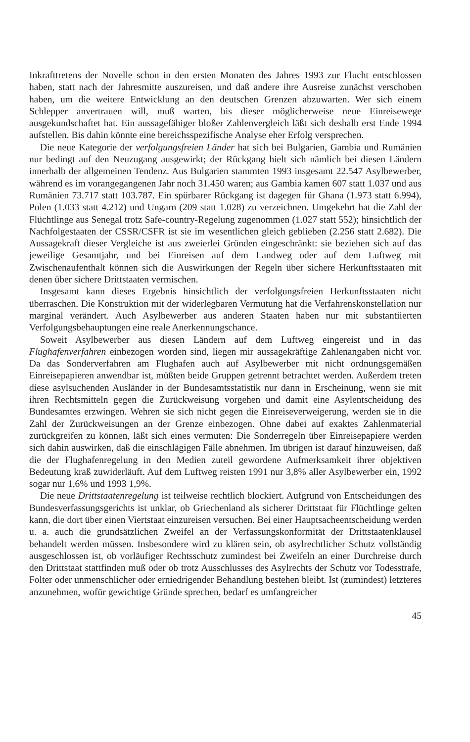Inkrafttretens der Novelle schon in den ersten Monaten des Jahres 1993 zur Flucht entschlossen haben, statt nach der Jahresmitte auszureisen, und daß andere ihre Ausreise zunächst verschoben haben, um die weitere Entwicklung an den deutschen Grenzen abzuwarten. Wer sich einem Schlepper anvertrauen will, muß warten, bis dieser möglicherweise neue Einreisewege ausgekundschaftet hat. Ein aussagefähiger bloßer Zahlenvergleich läßt sich deshalb erst Ende 1994 aufstellen. Bis dahin könnte eine bereichsspezifische Analyse eher Erfolg versprechen.
Die neue Kategorie der verfolgungsfreien Länder hat sich bei Bulgarien, Gambia und Rumänien nur bedingt auf den Neuzugang ausgewirkt; der Rückgang hielt sich nämlich bei diesen Ländern innerhalb der allgemeinen Tendenz. Aus Bulgarien stammten 1993 insgesamt 22.547 Asylbewerber, während es im vorangegangenen Jahr noch 31.450 waren; aus Gambia kamen 607 statt 1.037 und aus Rumänien 73.717 statt 103.787. Ein spürbarer Rückgang ist dagegen für Ghana (1.973 statt 6.994), Polen (1.033 statt 4.212) und Ungarn (209 statt 1.028) zu verzeichnen. Umgekehrt hat die Zahl der Flüchtlinge aus Senegal trotz Safe-country-Regelung zugenommen (1.027 statt 552); hinsichtlich der Nachfolgestaaten der CSSR/CSFR ist sie im wesentlichen gleich geblieben (2.256 statt 2.682). Die Aussagekraft dieser Vergleiche ist aus zweierlei Gründen eingeschränkt: sie beziehen sich auf das jeweilige Gesamtjahr, und bei Einreisen auf dem Landweg oder auf dem Luftweg mit Zwischenaufenthalt können sich die Auswirkungen der Regeln über sichere Herkunftsstaaten mit denen über sichere Drittstaaten vermischen.
Insgesamt kann dieses Ergebnis hinsichtlich der verfolgungsfreien Herkunftsstaaten nicht überraschen. Die Konstruktion mit der widerlegbaren Vermutung hat die Verfahrenskonstellation nur marginal verändert. Auch Asylbewerber aus anderen Staaten haben nur mit substantiierten Verfolgungsbehauptungen eine reale Anerkennungschance.
Soweit Asylbewerber aus diesen Ländern auf dem Luftweg eingereist und in das Flughafenverfahren einbezogen worden sind, liegen mir aussagekräftige Zahlenangaben nicht vor. Da das Sonderverfahren am Flughafen auch auf Asylbewerber mit nicht ordnungsgemäßen Einreisepapieren anwendbar ist, müßten beide Gruppen getrennt betrachtet werden. Außerdem treten diese asylsuchenden Ausländer in der Bundesamtsstatistik nur dann in Erscheinung, wenn sie mit ihren Rechtsmitteln gegen die Zurückweisung vorgehen und damit eine Asylentscheidung des Bundesamtes erzwingen. Wehren sie sich nicht gegen die Einreiseverweigerung, werden sie in die Zahl der Zurückweisungen an der Grenze einbezogen. Ohne dabei auf exaktes Zahlenmaterial zurückgreifen zu können, läßt sich eines vermuten: Die Sonderregeln über Einreisepapiere werden sich dahin auswirken, daß die einschlägigen Fälle abnehmen. Im übrigen ist darauf hinzuweisen, daß die der Flughafenregelung in den Medien zuteil gewordene Aufmerksamkeit ihrer objektiven Bedeutung kraß zuwiderläuft. Auf dem Luftweg reisten 1991 nur 3,8% aller Asylbewerber ein, 1992 sogar nur 1,6% und 1993 1,9%.
Die neue Drittstaatenregelung ist teilweise rechtlich blockiert. Aufgrund von Entscheidungen des Bundesverfassungsgerichts ist unklar, ob Griechenland als sicherer Drittstaat für Flüchtlinge gelten kann, die dort über einen Viertstaat einzureisen versuchen. Bei einer Hauptsacheentscheidung werden u. a. auch die grundsätzlichen Zweifel an der Verfassungskonformität der Drittstaatenklausel behandelt werden müssen. Insbesondere wird zu klären sein, ob asylrechtlicher Schutz vollständig ausgeschlossen ist, ob vorläufiger Rechtsschutz zumindest bei Zweifeln an einer Durchreise durch den Drittstaat stattfinden muß oder ob trotz Ausschlusses des Asylrechts der Schutz vor Todesstrafe, Folter oder unmenschlicher oder erniedrigender Behandlung bestehen bleibt. Ist (zumindest) letzteres anzunehmen, wofür gewichtige Gründe sprechen, bedarf es umfangreicher
45